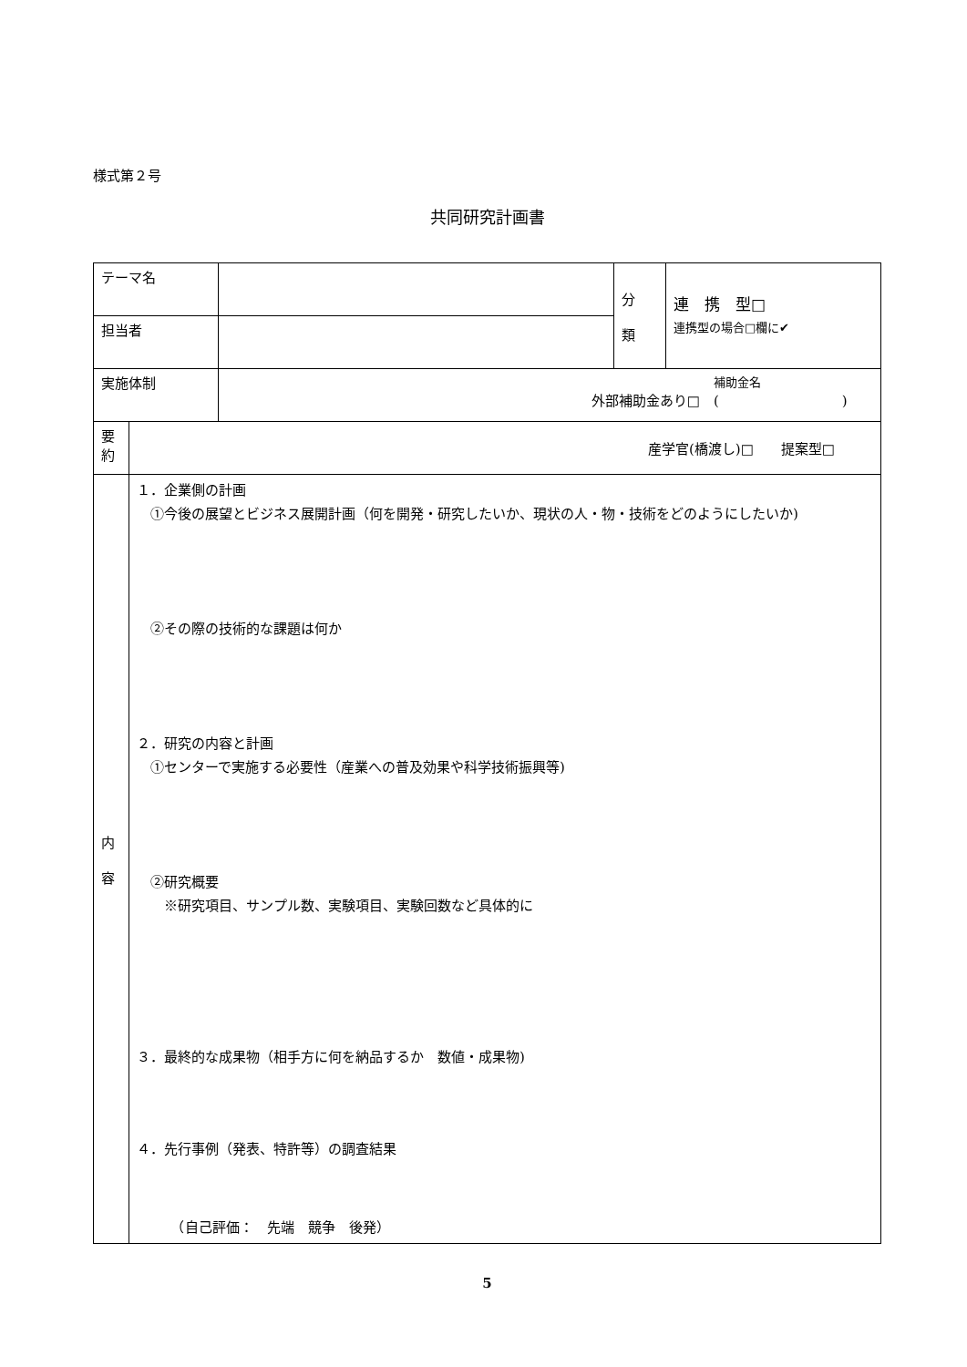様式第２号
共同研究計画書
| テーマ名 | | | 分 類 | 連 携 型□ 連携型の場合□欄に✔ |
| 担当者 | | | | |
| 実施体制 | | 補助金名 外部補助金あり□ ( ) | | |
| 要 約 | 産学官(橋渡し)□ 提案型□ | | | |
| 内 容 | １．企業側の計画 ①今後の展望とビジネス展開計画（何を開発・研究したいか、現状の人・物・技術をどのようにしたいか) ②その際の技術的な課題は何か ２．研究の内容と計画 ①センターで実施する必要性（産業への普及効果や科学技術振興等) ②研究概要 ※研究項目、サンプル数、実験項目、実験回数など具体的に ３．最終的な成果物（相手方に何を納品するか 数値・成果物) ４．先行事例（発表、特許等）の調査結果 （自己評価： 先端 競争 後発） | | | |
5